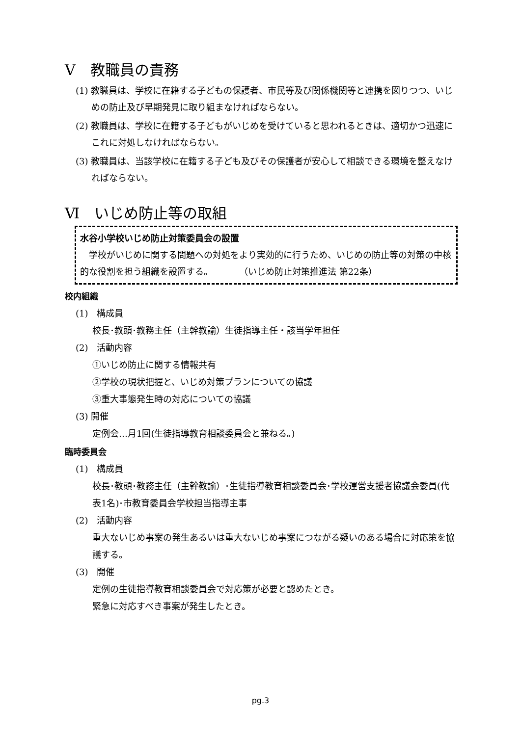Ⅴ　教職員の責務
(1) 教職員は、学校に在籍する子どもの保護者、市民等及び関係機関等と連携を図りつつ、いじめの防止及び早期発見に取り組まなければならない。
(2) 教職員は、学校に在籍する子どもがいじめを受けていると思われるときは、適切かつ迅速にこれに対処しなければならない。
(3) 教職員は、当該学校に在籍する子ども及びその保護者が安心して相談できる環境を整えなければならない。
Ⅵ　いじめ防止等の取組
水谷小学校いじめ防止対策委員会の設置
　学校がいじめに関する問題への対処をより実効的に行うため、いじめの防止等の対策の中核的な役割を担う組織を設置する。　　　　（いじめ防止対策推進法 第22条）
校内組織
(1)　構成員
校長･教頭･教務主任（主幹教諭）生徒指導主任・該当学年担任
(2)　活動内容
①いじめ防止に関する情報共有
②学校の現状把握と、いじめ対策プランについての協議
③重大事態発生時の対応についての協議
(3) 開催
定例会…月1回(生徒指導教育相談委員会と兼ねる。)
臨時委員会
(1)　構成員
校長･教頭･教務主任（主幹教諭）･生徒指導教育相談委員会･学校運営支援者協議会委員(代表1名)･市教育委員会学校担当指導主事
(2)　活動内容
重大ないじめ事案の発生あるいは重大ないじめ事案につながる疑いのある場合に対応策を協議する。
(3)　開催
定例の生徒指導教育相談委員会で対応策が必要と認めたとき。
緊急に対応すべき事案が発生したとき。
pg.3